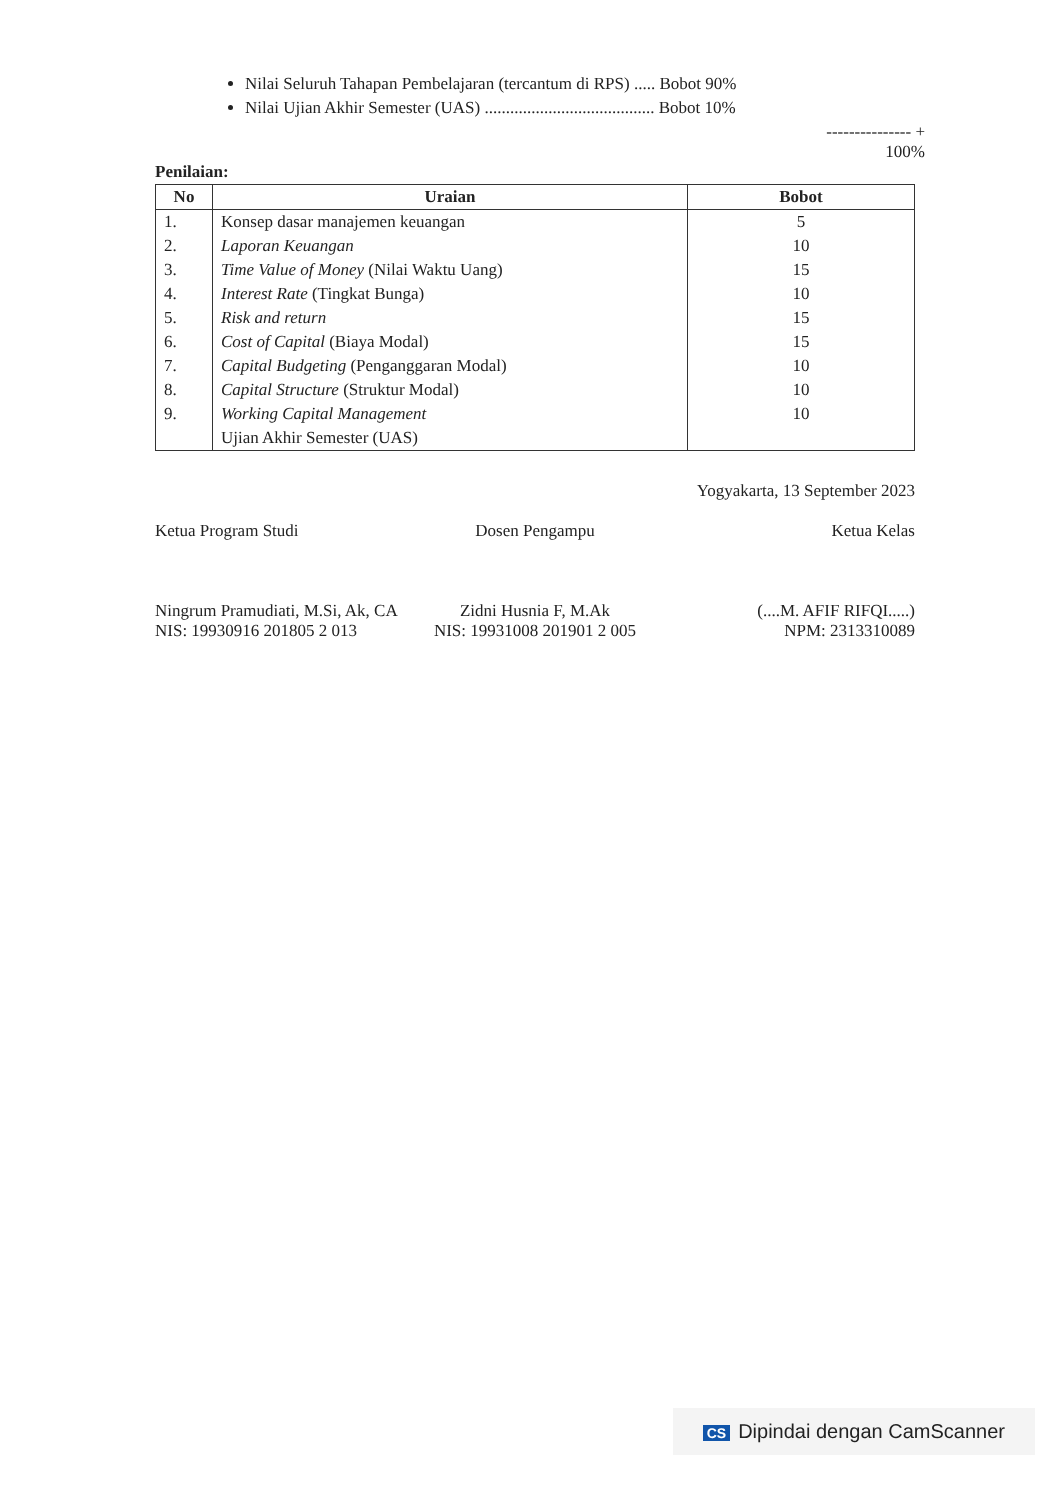Nilai Seluruh Tahapan Pembelajaran (tercantum di RPS) ..... Bobot 90%
Nilai Ujian Akhir Semester (UAS) ........................................ Bobot 10%
--------------- +
100%
Penilaian:
| No | Uraian | Bobot |
| --- | --- | --- |
| 1. | Konsep dasar manajemen keuangan | 5 |
| 2. | Laporan Keuangan | 10 |
| 3. | Time Value of Money (Nilai Waktu Uang) | 15 |
| 4. | Interest Rate (Tingkat Bunga) | 10 |
| 5. | Risk and return | 15 |
| 6. | Cost of Capital (Biaya Modal) | 15 |
| 7. | Capital Budgeting (Penganggaran Modal) | 10 |
| 8. | Capital Structure (Struktur Modal) | 10 |
| 9. | Working Capital Management | 10 |
| | Ujian Akhir Semester (UAS) | |
Yogyakarta, 13 September 2023
Ketua Program Studi
Ningrum Pramudiati, M.Si, Ak, CA
NIS: 19930916 201805 2 013
Dosen Pengampu
Zidni Husnia F, M.Ak
NIS: 19931008 201901 2 005
Ketua Kelas
(....M. AFIF RIFQI.....)
NPM: 2313310089
CS Dipindai dengan CamScanner